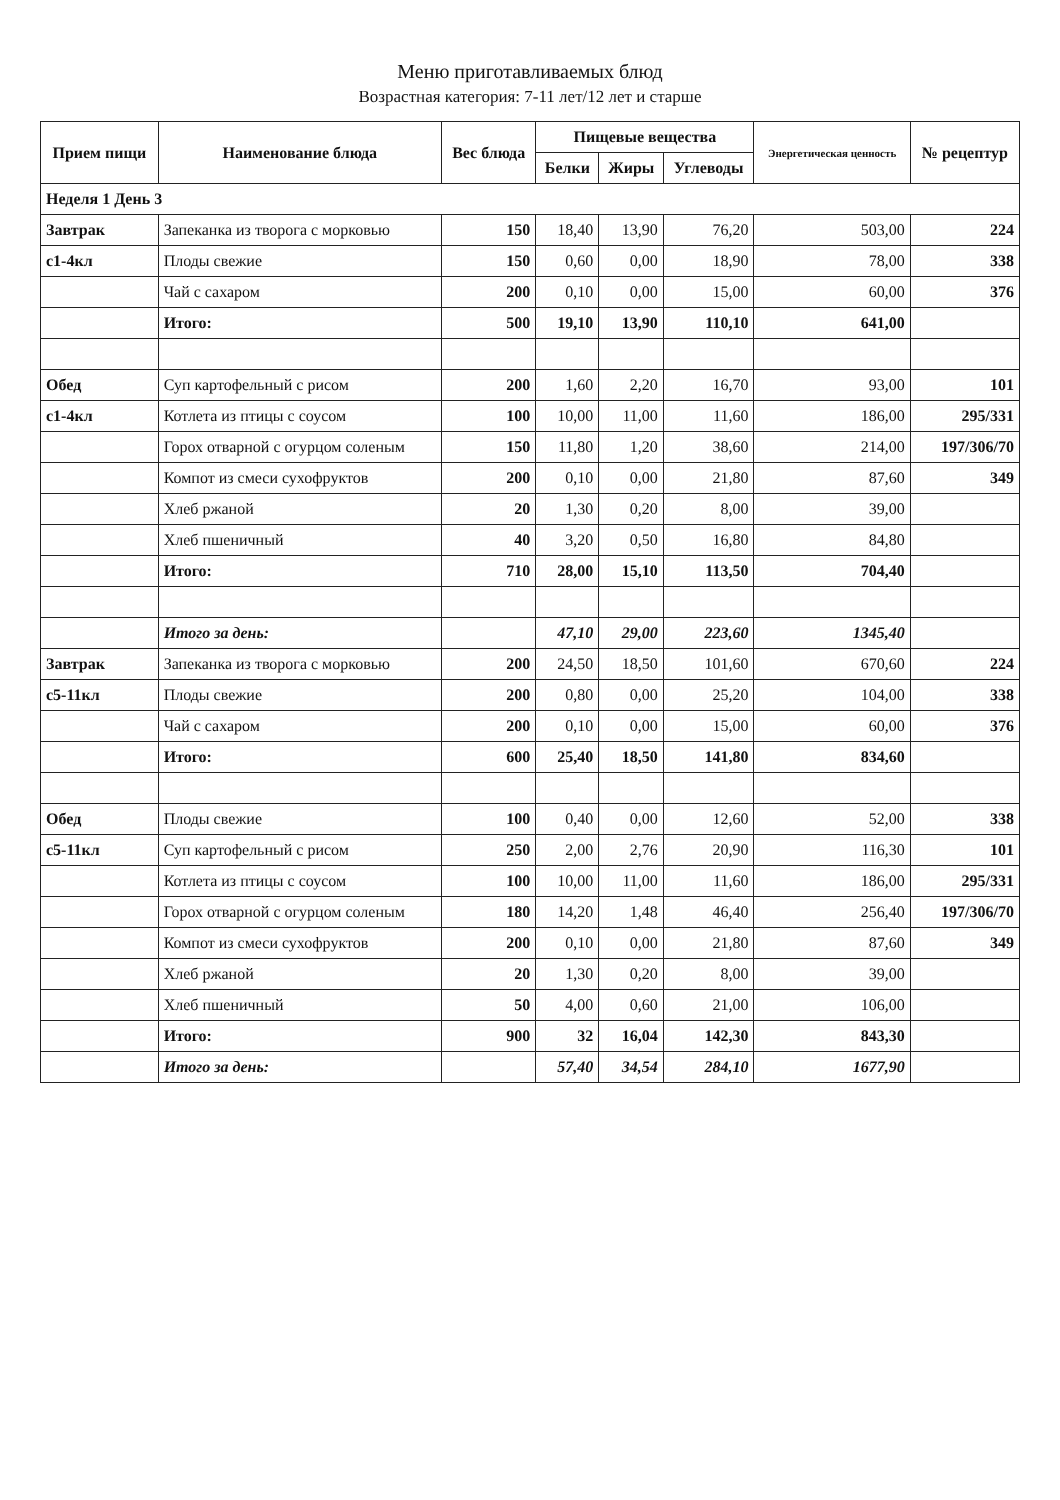Меню приготавливаемых блюд
Возрастная категория: 7-11 лет/12 лет и старше
| Прием пищи | Наименование блюда | Вес блюда | Пищевые вещества | | | Энергетическая ценность | № рецептур |
| --- | --- | --- | --- | --- | --- | --- | --- |
| | | | Белки | Жиры | Углеводы | | |
| Неделя 1 День 3 | | | | | | | |
| Завтрак | Запеканка из творога с морковью | 150 | 18,40 | 13,90 | 76,20 | 503,00 | 224 |
| с1-4кл | Плоды свежие | 150 | 0,60 | 0,00 | 18,90 | 78,00 | 338 |
| | Чай с сахаром | 200 | 0,10 | 0,00 | 15,00 | 60,00 | 376 |
| | Итого: | 500 | 19,10 | 13,90 | 110,10 | 641,00 | |
| Обед | Суп картофельный с рисом | 200 | 1,60 | 2,20 | 16,70 | 93,00 | 101 |
| с1-4кл | Котлета из птицы с соусом | 100 | 10,00 | 11,00 | 11,60 | 186,00 | 295/331 |
| | Горох отварной с огурцом соленым | 150 | 11,80 | 1,20 | 38,60 | 214,00 | 197/306/70 |
| | Компот из смеси сухофруктов | 200 | 0,10 | 0,00 | 21,80 | 87,60 | 349 |
| | Хлеб ржаной | 20 | 1,30 | 0,20 | 8,00 | 39,00 | |
| | Хлеб пшеничный | 40 | 3,20 | 0,50 | 16,80 | 84,80 | |
| | Итого: | 710 | 28,00 | 15,10 | 113,50 | 704,40 | |
| | Итого за день: | | 47,10 | 29,00 | 223,60 | 1345,40 | |
| Завтрак | Запеканка из творога с морковью | 200 | 24,50 | 18,50 | 101,60 | 670,60 | 224 |
| с5-11кл | Плоды свежие | 200 | 0,80 | 0,00 | 25,20 | 104,00 | 338 |
| | Чай с сахаром | 200 | 0,10 | 0,00 | 15,00 | 60,00 | 376 |
| | Итого: | 600 | 25,40 | 18,50 | 141,80 | 834,60 | |
| Обед | Плоды свежие | 100 | 0,40 | 0,00 | 12,60 | 52,00 | 338 |
| с5-11кл | Суп картофельный с рисом | 250 | 2,00 | 2,76 | 20,90 | 116,30 | 101 |
| | Котлета из птицы с соусом | 100 | 10,00 | 11,00 | 11,60 | 186,00 | 295/331 |
| | Горох отварной с огурцом соленым | 180 | 14,20 | 1,48 | 46,40 | 256,40 | 197/306/70 |
| | Компот из смеси сухофруктов | 200 | 0,10 | 0,00 | 21,80 | 87,60 | 349 |
| | Хлеб ржаной | 20 | 1,30 | 0,20 | 8,00 | 39,00 | |
| | Хлеб пшеничный | 50 | 4,00 | 0,60 | 21,00 | 106,00 | |
| | Итого: | 900 | 32 | 16,04 | 142,30 | 843,30 | |
| | Итого за день: | | 57,40 | 34,54 | 284,10 | 1677,90 | |